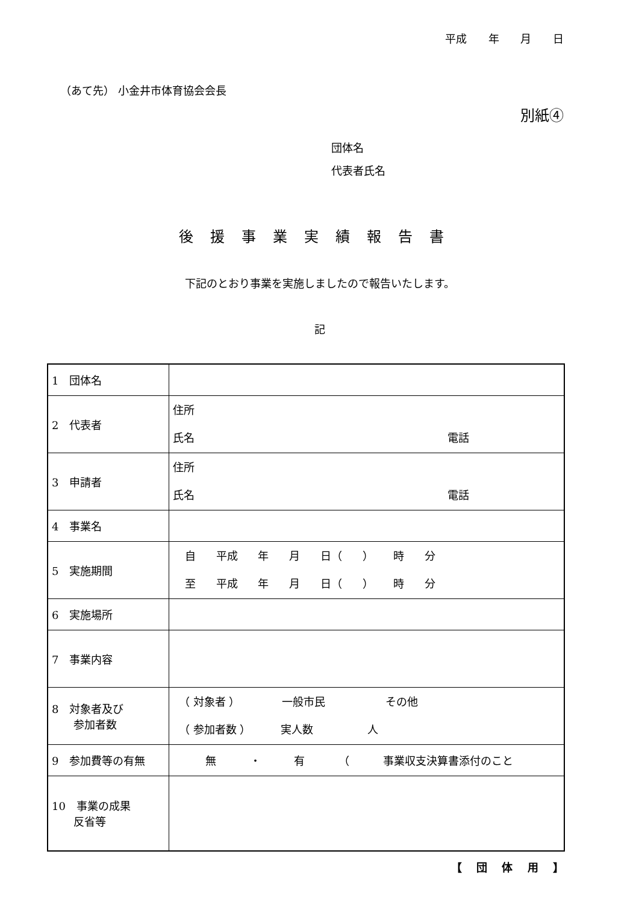平成 年 月 日
（あて先） 小金井市体育協会会長
別紙④
団体名
代表者氏名
後援事業実績報告書
下記のとおり事業を実施しましたので報告いたします。
記
| 1 団体名 | |
| 2 代表者 | 住所 氏名 電話 |
| 3 申請者 | 住所 氏名 電話 |
| 4 事業名 | |
| 5 実施期間 | 自 平成 年 月 日（ ） 時 分 至 平成 年 月 日（ ） 時 分 |
| 6 実施場所 | |
| 7 事業内容 | |
| 8 対象者及び 参加者数 | （ 対象者 ） 一般市民 その他 （ 参加者数 ） 実人数 人 |
| 9 参加費等の有無 | 無 ・ 有 （ 事業収支決算書添付のこと |
| 10 事業の成果 反省等 | |
【 団 体 用 】